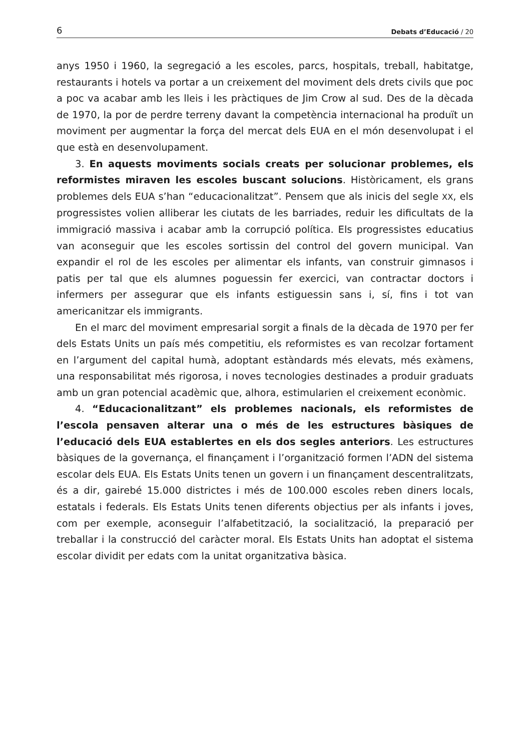6 Debats d’Educació / 20
anys 1950 i 1960, la segregació a les escoles, parcs, hospitals, treball, habitatge, restaurants i hotels va portar a un creixement del moviment dels drets civils que poc a poc va acabar amb les lleis i les pràctiques de Jim Crow al sud. Des de la dècada de 1970, la por de perdre terreny davant la competència internacional ha produït un moviment per augmentar la força del mercat dels EUA en el món desenvolupat i el que està en desenvolupament.
3. En aquests moviments socials creats per solucionar problemes, els reformistes miraven les escoles buscant solucions. Històricament, els grans problemes dels EUA s’han “educacionalitzat”. Pensem que als inicis del segle XX, els progressistes volien alliberar les ciutats de les barriades, reduir les dificultats de la immigració massiva i acabar amb la corrupció política. Els progressistes educatius van aconseguir que les escoles sortissin del control del govern municipal. Van expandir el rol de les escoles per alimentar els infants, van construir gimnasos i patis per tal que els alumnes poguessin fer exercici, van contractar doctors i infermers per assegurar que els infants estiguessin sans i, sí, fins i tot van americanitzar els immigrants.
En el marc del moviment empresarial sorgit a finals de la dècada de 1970 per fer dels Estats Units un país més competitiu, els reformistes es van recolzar fortament en l’argument del capital humà, adoptant estàndards més elevats, més exàmens, una responsabilitat més rigorosa, i noves tecnologies destinades a produir graduats amb un gran potencial acadèmic que, alhora, estimularien el creixement econòmic.
4. “Educacionalitzant” els problemes nacionals, els reformistes de l’escola pensaven alterar una o més de les estructures bàsiques de l’educació dels EUA establertes en els dos segles anteriors. Les estructures bàsiques de la governança, el finançament i l’organització formen l’ADN del sistema escolar dels EUA. Els Estats Units tenen un govern i un finançament descentralitzats, és a dir, gairebé 15.000 districtes i més de 100.000 escoles reben diners locals, estatals i federals. Els Estats Units tenen diferents objectius per als infants i joves, com per exemple, aconseguir l’alfabetització, la socialització, la preparació per treballar i la construcció del caràcter moral. Els Estats Units han adoptat el sistema escolar dividit per edats com la unitat organitzativa bàsica.